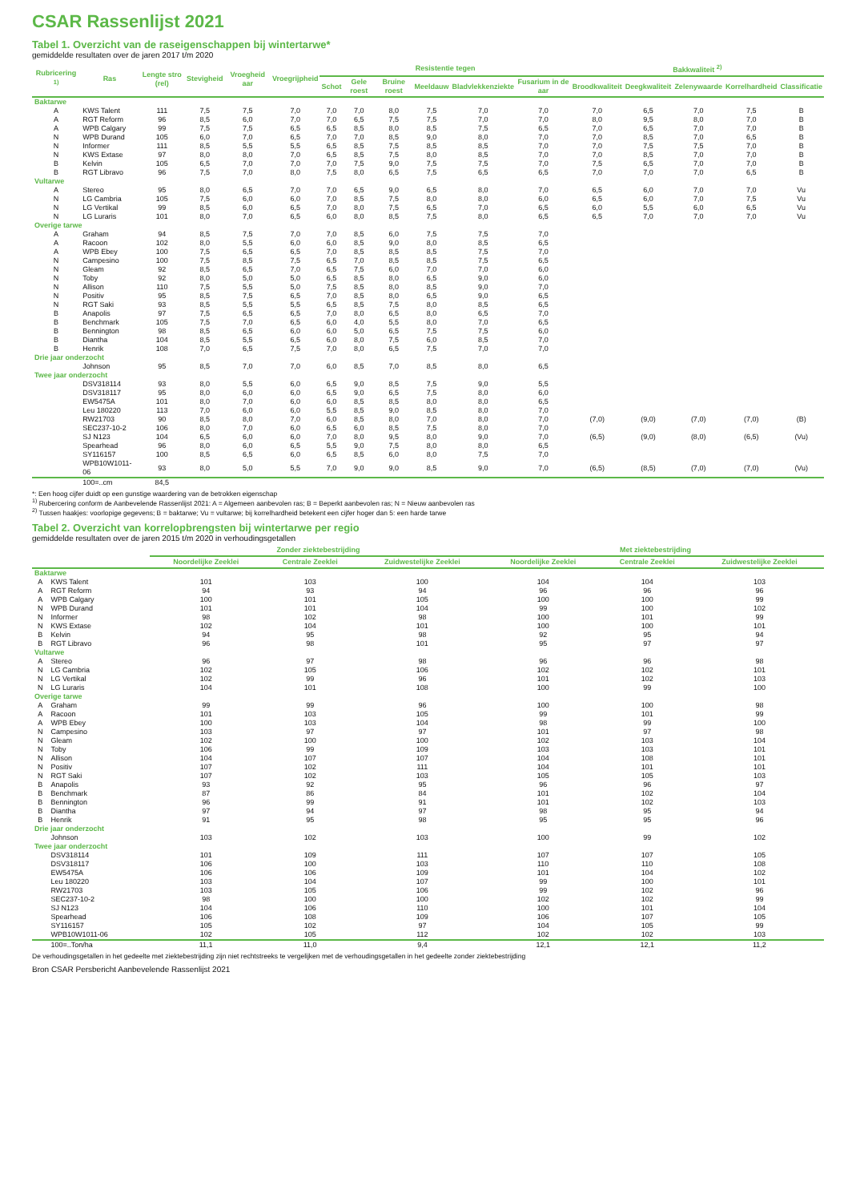CSAR Rassenlijst 2021
Tabel 1. Overzicht van de raseigenschappen bij wintertarwe*
gemiddelde resultaten over de jaren 2017 t/m 2020
| Rubricering <sup>1)</sup> | Ras | Lengte stro (rel) | Stevigheid | Vroegheid aar | Vroegrijpheid | Resistentie tegen | | | | | | Bakkwaliteit <sup>2)</sup> | | | | |
| --- | --- | --- | --- | --- | --- | --- | --- | --- | --- | --- | --- | --- | --- | --- | --- | --- |
| | | | | | | Schot | Gele roest | Bruine roest | Meeldauw | Bladvlekkenziekte | Fusarium in de aar | Broodkwaliteit | Deegkwaliteit | Zelenywaarde | Korrelhardheid | Classificatie |
| Baktarwe | | | | | | | | | | | | | | | | |
| A | KWS Talent | 111 | 7,5 | 7,5 | 7,0 | 7,0 | 7,0 | 8,0 | 7,5 | 7,0 | 7,0 | 7,0 | 6,5 | 7,0 | 7,5 | B |
| A | RGT Reform | 96 | 8,5 | 6,0 | 7,0 | 7,0 | 6,5 | 7,5 | 7,5 | 7,0 | 7,0 | 8,0 | 9,5 | 8,0 | 7,0 | B |
| A | WPB Calgary | 99 | 7,5 | 7,5 | 6,5 | 6,5 | 8,5 | 8,0 | 8,5 | 7,5 | 6,5 | 7,0 | 6,5 | 7,0 | 7,0 | B |
| N | WPB Durand | 105 | 6,0 | 7,0 | 6,5 | 7,0 | 7,0 | 8,5 | 9,0 | 8,0 | 7,0 | 7,0 | 8,5 | 7,0 | 6,5 | B |
| N | Informer | 111 | 8,5 | 5,5 | 5,5 | 6,5 | 8,5 | 7,5 | 8,5 | 8,5 | 7,0 | 7,0 | 7,5 | 7,5 | 7,0 | B |
| N | KWS Extase | 97 | 8,0 | 8,0 | 7,0 | 6,5 | 8,5 | 7,5 | 8,0 | 8,5 | 7,0 | 7,0 | 8,5 | 7,0 | 7,0 | B |
| B | Kelvin | 105 | 6,5 | 7,0 | 7,0 | 7,0 | 7,5 | 9,0 | 7,5 | 7,5 | 7,0 | 7,5 | 6,5 | 7,0 | 7,0 | B |
| B | RGT Libravo | 96 | 7,5 | 7,0 | 8,0 | 7,5 | 8,0 | 6,5 | 7,5 | 6,5 | 6,5 | 7,0 | 7,0 | 7,0 | 6,5 | B |
| Vultarwe | | | | | | | | | | | | | | | | |
| A | Stereo | 95 | 8,0 | 6,5 | 7,0 | 7,0 | 6,5 | 9,0 | 6,5 | 8,0 | 7,0 | 6,5 | 6,0 | 7,0 | 7,0 | Vu |
| N | LG Cambria | 105 | 7,5 | 6,0 | 6,0 | 7,0 | 8,5 | 7,5 | 8,0 | 8,0 | 6,0 | 6,5 | 6,0 | 7,0 | 7,5 | Vu |
| N | LG Vertikal | 99 | 8,5 | 6,0 | 6,5 | 7,0 | 8,0 | 7,5 | 6,5 | 7,0 | 6,5 | 6,0 | 5,5 | 6,0 | 6,5 | Vu |
| N | LG Luraris | 101 | 8,0 | 7,0 | 6,5 | 6,0 | 8,0 | 8,5 | 7,5 | 8,0 | 6,5 | 6,5 | 7,0 | 7,0 | 7,0 | Vu |
| Overige tarwe | | | | | | | | | | | | | | | | |
| A | Graham | 94 | 8,5 | 7,5 | 7,0 | 7,0 | 8,5 | 6,0 | 7,5 | 7,5 | 7,0 | | | | | |
| A | Racoon | 102 | 8,0 | 5,5 | 6,0 | 6,0 | 8,5 | 9,0 | 8,0 | 8,5 | 6,5 | | | | | |
| A | WPB Ebey | 100 | 7,5 | 6,5 | 6,5 | 7,0 | 8,5 | 8,5 | 8,5 | 7,5 | 7,0 | | | | | |
| N | Campesino | 100 | 7,5 | 8,5 | 7,5 | 6,5 | 7,0 | 8,5 | 8,5 | 7,5 | 6,5 | | | | | |
| N | Gleam | 92 | 8,5 | 6,5 | 7,0 | 6,5 | 7,5 | 6,0 | 7,0 | 7,0 | 6,0 | | | | | |
| N | Toby | 92 | 8,0 | 5,0 | 5,0 | 6,5 | 8,5 | 8,0 | 6,5 | 9,0 | 6,0 | | | | | |
| N | Allison | 110 | 7,5 | 5,5 | 5,0 | 7,5 | 8,5 | 8,0 | 8,5 | 9,0 | 7,0 | | | | | |
| N | Positiv | 95 | 8,5 | 7,5 | 6,5 | 7,0 | 8,5 | 8,0 | 6,5 | 9,0 | 6,5 | | | | | |
| N | RGT Saki | 93 | 8,5 | 5,5 | 5,5 | 6,5 | 8,5 | 7,5 | 8,0 | 8,5 | 6,5 | | | | | |
| B | Anapolis | 97 | 7,5 | 6,5 | 6,5 | 7,0 | 8,0 | 6,5 | 8,0 | 6,5 | 7,0 | | | | | |
| B | Benchmark | 105 | 7,5 | 7,0 | 6,5 | 6,0 | 4,0 | 5,5 | 8,0 | 7,0 | 6,5 | | | | | |
| B | Bennington | 98 | 8,5 | 6,5 | 6,0 | 6,0 | 5,0 | 6,5 | 7,5 | 7,5 | 6,0 | | | | | |
| B | Diantha | 104 | 8,5 | 5,5 | 6,5 | 6,0 | 8,0 | 7,5 | 6,0 | 8,5 | 7,0 | | | | | |
| B | Henrik | 108 | 7,0 | 6,5 | 7,5 | 7,0 | 8,0 | 6,5 | 7,5 | 7,0 | 7,0 | | | | | |
| Drie jaar onderzocht | | | | | | | | | | | | | | | | |
| | Johnson | 95 | 8,5 | 7,0 | 7,0 | 6,0 | 8,5 | 7,0 | 8,5 | 8,0 | 6,5 | | | | | |
| Twee jaar onderzocht | | | | | | | | | | | | | | | | |
| | DSV318114 | 93 | 8,0 | 5,5 | 6,0 | 6,5 | 9,0 | 8,5 | 7,5 | 9,0 | 5,5 | | | | | |
| | DSV318117 | 95 | 8,0 | 6,0 | 6,0 | 6,5 | 9,0 | 6,5 | 7,5 | 8,0 | 6,0 | | | | | |
| | EW5475A | 101 | 8,0 | 7,0 | 6,0 | 6,0 | 8,5 | 8,5 | 8,0 | 8,0 | 6,5 | | | | | |
| | Leu 180220 | 113 | 7,0 | 6,0 | 6,0 | 5,5 | 8,5 | 9,0 | 8,5 | 8,0 | 7,0 | | | | | |
| | RW21703 | 90 | 8,5 | 8,0 | 7,0 | 6,0 | 8,5 | 8,0 | 7,0 | 8,0 | 7,0 | (7,0) | (9,0) | (7,0) | (7,0) | (B) |
| | SEC237-10-2 | 106 | 8,0 | 7,0 | 6,0 | 6,5 | 6,0 | 8,5 | 7,5 | 8,0 | 7,0 | | | | | |
| | SJ N123 | 104 | 6,5 | 6,0 | 6,0 | 7,0 | 8,0 | 9,5 | 8,0 | 9,0 | 7,0 | (6,5) | (9,0) | (8,0) | (6,5) | (Vu) |
| | Spearhead | 96 | 8,0 | 6,0 | 6,5 | 5,5 | 9,0 | 7,5 | 8,0 | 8,0 | 6,5 | | | | | |
| | SY116157 | 100 | 8,5 | 6,5 | 6,0 | 6,5 | 8,5 | 6,0 | 8,0 | 7,5 | 7,0 | | | | | |
| | WPB10W1011-06 | 93 | 8,0 | 5,0 | 5,5 | 7,0 | 9,0 | 9,0 | 8,5 | 9,0 | 7,0 | (6,5) | (8,5) | (7,0) | (7,0) | (Vu) |
| | 100=..cm | 84,5 | | | | | | | | | | | | | | |
*: Een hoog cijfer duidt op een gunstige waardering van de betrokken eigenschap
<sup>1)</sup> Rubercering conform de Aanbevelende Rassenlijst 2021: A = Algemeen aanbevolen ras; B = Beperkt aanbevolen ras; N = Nieuw aanbevolen ras
<sup>2)</sup> Tussen haakjes: voorlopige gegevens; B = baktarwe; Vu = vultarwe; bij korrelhardheid betekent een cijfer hoger dan 5: een harde tarwe
Tabel 2. Overzicht van korrelopbrengsten bij wintertarwe per regio
gemiddelde resultaten over de jaren 2015 t/m 2020 in verhoudingsgetallen
| | | Zonder ziektebestrijding | | | Met ziektebestrijding | | |
| --- | --- | --- | --- | --- | --- | --- | --- |
| | | Noordelijke Zeeklei | Centrale Zeeklei | Zuidwestelijke Zeeklei | Noordelijke Zeeklei | Centrale Zeeklei | Zuidwestelijke Zeeklei |
| Baktarwe | | | | | | | |
| A | KWS Talent | 101 | 103 | 100 | 104 | 104 | 103 |
| A | RGT Reform | 94 | 93 | 94 | 96 | 96 | 96 |
| A | WPB Calgary | 100 | 101 | 105 | 100 | 100 | 99 |
| N | WPB Durand | 101 | 101 | 104 | 99 | 100 | 102 |
| N | Informer | 98 | 102 | 98 | 100 | 101 | 99 |
| N | KWS Extase | 102 | 104 | 101 | 100 | 100 | 101 |
| B | Kelvin | 94 | 95 | 98 | 92 | 95 | 94 |
| B | RGT Libravo | 96 | 98 | 101 | 95 | 97 | 97 |
| Vultarwe | | | | | | | |
| A | Stereo | 96 | 97 | 98 | 96 | 96 | 98 |
| N | LG Cambria | 102 | 105 | 106 | 102 | 102 | 101 |
| N | LG Vertikal | 102 | 99 | 96 | 101 | 102 | 103 |
| N | LG Luraris | 104 | 101 | 108 | 100 | 99 | 100 |
| Overige tarwe | | | | | | | |
| A | Graham | 99 | 99 | 96 | 100 | 100 | 98 |
| A | Racoon | 101 | 103 | 105 | 99 | 101 | 99 |
| A | WPB Ebey | 100 | 103 | 104 | 98 | 99 | 100 |
| N | Campesino | 103 | 97 | 97 | 101 | 97 | 98 |
| N | Gleam | 102 | 100 | 100 | 102 | 103 | 104 |
| N | Toby | 106 | 99 | 109 | 103 | 103 | 101 |
| N | Allison | 104 | 107 | 107 | 104 | 108 | 101 |
| N | Positiv | 107 | 102 | 111 | 104 | 101 | 101 |
| N | RGT Saki | 107 | 102 | 103 | 105 | 105 | 103 |
| B | Anapolis | 93 | 92 | 95 | 96 | 96 | 97 |
| B | Benchmark | 87 | 86 | 84 | 101 | 102 | 104 |
| B | Bennington | 96 | 99 | 91 | 101 | 102 | 103 |
| B | Diantha | 97 | 94 | 97 | 98 | 95 | 94 |
| B | Henrik | 91 | 95 | 98 | 95 | 95 | 96 |
| Drie jaar onderzocht | | | | | | | |
| | Johnson | 103 | 102 | 103 | 100 | 99 | 102 |
| Twee jaar onderzocht | | | | | | | |
| | DSV318114 | 101 | 109 | 111 | 107 | 107 | 105 |
| | DSV318117 | 106 | 100 | 103 | 110 | 110 | 108 |
| | EW5475A | 106 | 106 | 109 | 101 | 104 | 102 |
| | Leu 180220 | 103 | 104 | 107 | 99 | 100 | 101 |
| | RW21703 | 103 | 105 | 106 | 99 | 102 | 96 |
| | SEC237-10-2 | 98 | 100 | 100 | 102 | 102 | 99 |
| | SJ N123 | 104 | 106 | 110 | 100 | 101 | 104 |
| | Spearhead | 106 | 108 | 109 | 106 | 107 | 105 |
| | SY116157 | 105 | 102 | 97 | 104 | 105 | 99 |
| | WPB10W1011-06 | 102 | 105 | 112 | 102 | 102 | 103 |
| | 100=..Ton/ha | 11,1 | 11,0 | 9,4 | 12,1 | 12,1 | 11,2 |
De verhoudingsgetallen in het gedeelte met ziektebestrijding zijn niet rechtstreeks te vergelijken met de verhoudingsgetallen in het gedeelte zonder ziektebestrijding
Bron CSAR Persbericht Aanbevelende Rassenlijst 2021